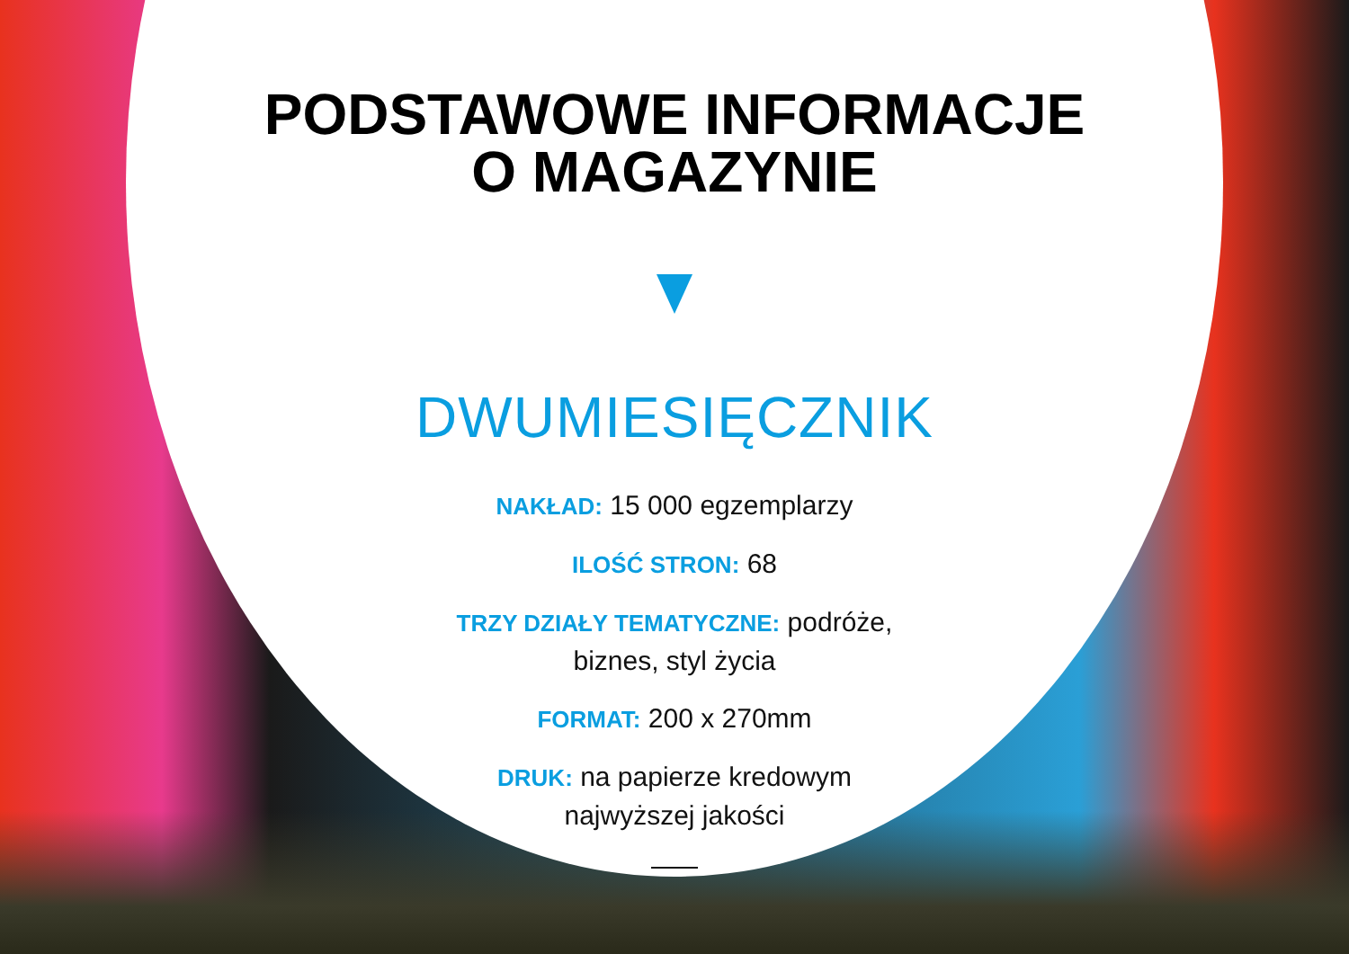PODSTAWOWE INFORMACJE
O MAGAZYNIE
DWUMIESIĘCZNIK
NAKŁAD: 15 000 egzemplarzy
ILOŚĆ STRON: 68
TRZY DZIAŁY TEMATYCZNE: podróże,
biznes, styl życia
FORMAT: 200 x 270mm
DRUK: na papierze kredowym
najwyższej jakości